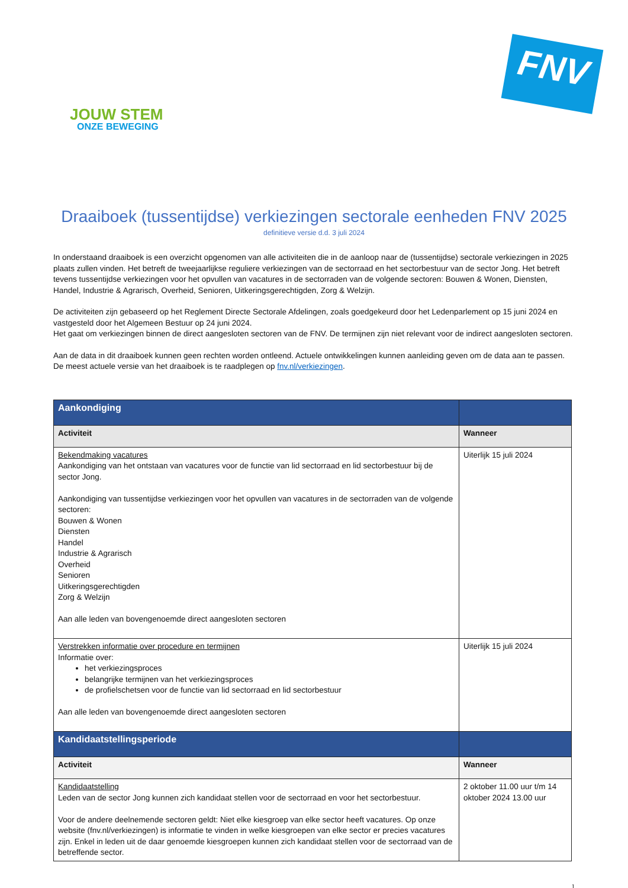JOUW STEM
ONZE BEWEGING
FNV
Draaiboek (tussentijdse) verkiezingen sectorale eenheden FNV 2025
definitieve versie d.d. 3 juli 2024
In onderstaand draaiboek is een overzicht opgenomen van alle activiteiten die in de aanloop naar de (tussentijdse) sectorale verkiezingen in 2025 plaats zullen vinden. Het betreft de tweejaarlijkse reguliere verkiezingen van de sectorraad en het sectorbestuur van de sector Jong. Het betreft tevens tussentijdse verkiezingen voor het opvullen van vacatures in de sectorraden van de volgende sectoren: Bouwen & Wonen, Diensten, Handel, Industrie & Agrarisch, Overheid, Senioren, Uitkeringsgerechtigden, Zorg & Welzijn.
De activiteiten zijn gebaseerd op het Reglement Directe Sectorale Afdelingen, zoals goedgekeurd door het Ledenparlement op 15 juni 2024 en vastgesteld door het Algemeen Bestuur op 24 juni 2024.
Het gaat om verkiezingen binnen de direct aangesloten sectoren van de FNV. De termijnen zijn niet relevant voor de indirect aangesloten sectoren.
Aan de data in dit draaiboek kunnen geen rechten worden ontleend. Actuele ontwikkelingen kunnen aanleiding geven om de data aan te passen. De meest actuele versie van het draaiboek is te raadplegen op fnv.nl/verkiezingen.
| Aankondiging | |
| Activiteit | Wanneer |
| Bekendmaking vacatures Aankondiging van het ontstaan van vacatures voor de functie van lid sectorraad en lid sectorbestuur bij de sector Jong. Aankondiging van tussentijdse verkiezingen voor het opvullen van vacatures in de sectorraden van de volgende sectoren: Bouwen & Wonen Diensten Handel Industrie & Agrarisch Overheid Senioren Uitkeringsgerechtigden Zorg & Welzijn Aan alle leden van bovengenoemde direct aangesloten sectoren | Uiterlijk 15 juli 2024 |
| Verstrekken informatie over procedure en termijnen Informatie over: het verkiezingsproces belangrijke termijnen van het verkiezingsproces de profielschetsen voor de functie van lid sectorraad en lid sectorbestuur Aan alle leden van bovengenoemde direct aangesloten sectoren | Uiterlijk 15 juli 2024 |
| Kandidaatstellingsperiode | |
| Activiteit | Wanneer |
| Kandidaatstelling Leden van de sector Jong kunnen zich kandidaat stellen voor de sectorraad en voor het sectorbestuur. Voor de andere deelnemende sectoren geldt: Niet elke kiesgroep van elke sector heeft vacatures. Op onze website (fnv.nl/verkiezingen) is informatie te vinden in welke kiesgroepen van elke sector er precies vacatures zijn. Enkel in leden uit de daar genoemde kiesgroepen kunnen zich kandidaat stellen voor de sectorraad van de betreffende sector. | 2 oktober 11.00 uur t/m 14 oktober 2024 13.00 uur |
1